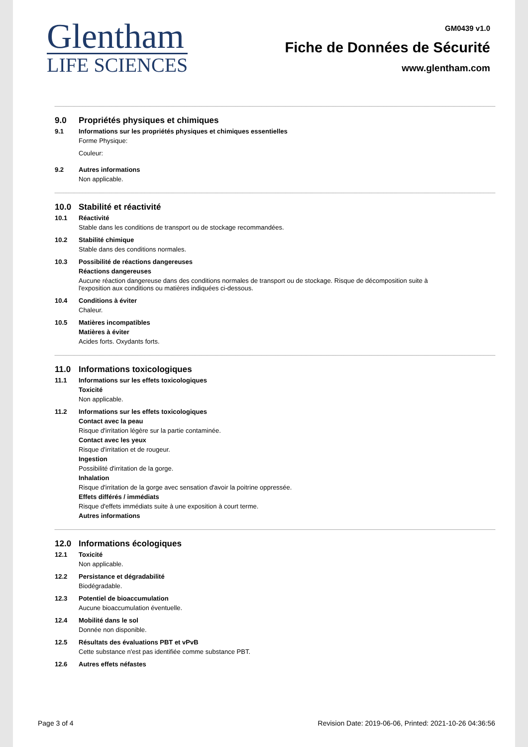Glentham
LIFE SCIENCES
GM0439 v1.0
Fiche de Données de Sécurité
www.glentham.com
9.0 Propriétés physiques et chimiques
9.1 Informations sur les propriétés physiques et chimiques essentielles
Forme Physique:
Couleur:
9.2 Autres informations
Non applicable.
10.0 Stabilité et réactivité
10.1 Réactivité
Stable dans les conditions de transport ou de stockage recommandées.
10.2 Stabilité chimique
Stable dans des conditions normales.
10.3 Possibilité de réactions dangereuses
Réactions dangereuses
Aucune réaction dangereuse dans des conditions normales de transport ou de stockage. Risque de décomposition suite à
l'exposition aux conditions ou matières indiquées ci-dessous.
10.4 Conditions à éviter
Chaleur.
10.5 Matières incompatibles
Matières à éviter
Acides forts. Oxydants forts.
11.0 Informations toxicologiques
11.1 Informations sur les effets toxicologiques
Toxicité
Non applicable.
11.2 Informations sur les effets toxicologiques
Contact avec la peau
Risque d'irritation légère sur la partie contaminée.
Contact avec les yeux
Risque d'irritation et de rougeur.
Ingestion
Possibilité d'irritation de la gorge.
Inhalation
Risque d'irritation de la gorge avec sensation d'avoir la poitrine oppressée.
Effets différés / immédiats
Risque d'effets immédiats suite à une exposition à court terme.
Autres informations
12.0 Informations écologiques
12.1 Toxicité
Non applicable.
12.2 Persistance et dégradabilité
Biodégradable.
12.3 Potentiel de bioaccumulation
Aucune bioaccumulation éventuelle.
12.4 Mobilité dans le sol
Donnée non disponible.
12.5 Résultats des évaluations PBT et vPvB
Cette substance n'est pas identifiée comme substance PBT.
12.6 Autres effets néfastes
Page 3 of 4 Revision Date: 2019-06-06, Printed: 2021-10-26 04:36:56